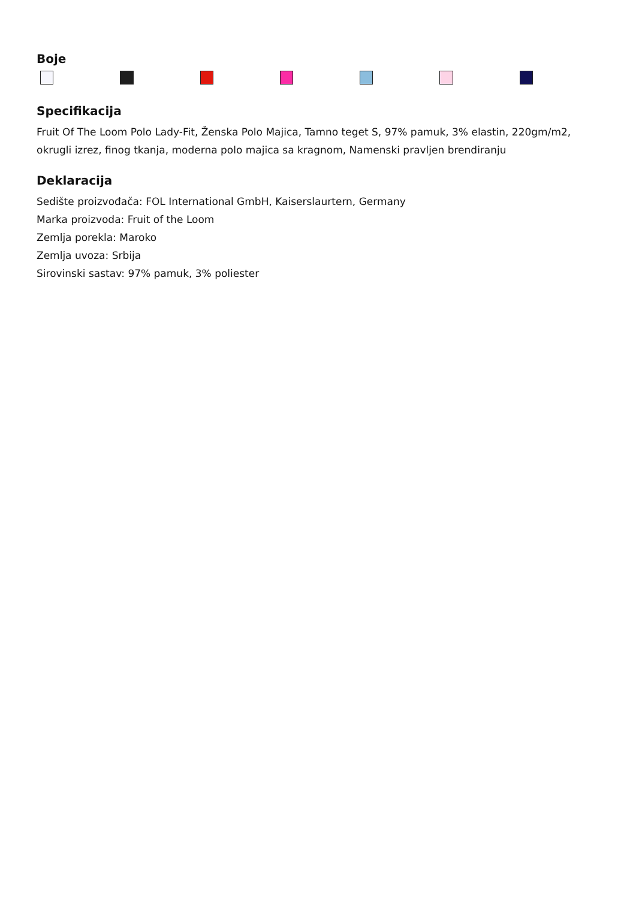Boje
Specifikacija
Fruit Of The Loom Polo Lady-Fit, Ženska Polo Majica, Tamno teget S, 97% pamuk, 3% elastin, 220gm/m2, okrugli izrez, finog tkanja, moderna polo majica sa kragnom, Namenski pravljen brendiranju
Deklaracija
Sedište proizvođača: FOL International GmbH, Kaiserslaurtern, Germany
Marka proizvoda: Fruit of the Loom
Zemlja porekla: Maroko
Zemlja uvoza: Srbija
Sirovinski sastav: 97% pamuk, 3% poliester